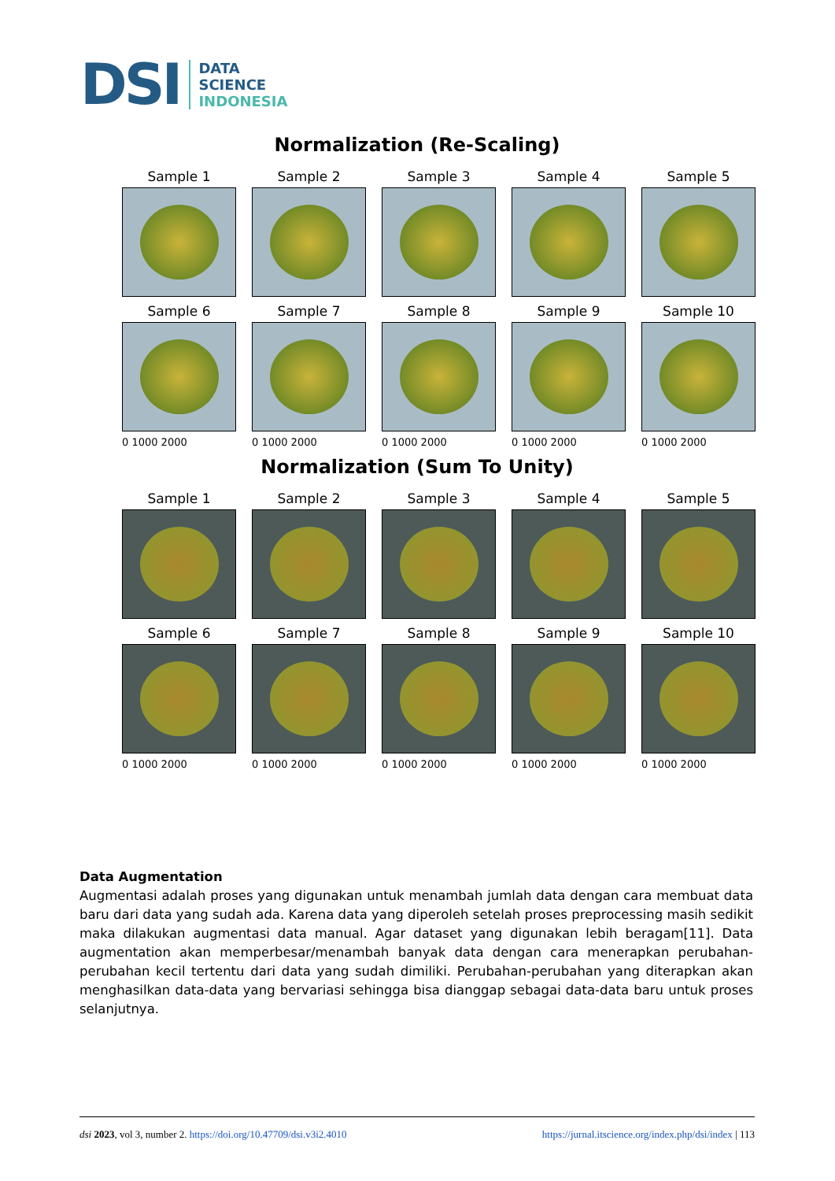DSI
DATA
SCIENCE
INDONESIA
Normalization (Re-Scaling)
Sample 1
Sample 2
Sample 3
Sample 4
Sample 5
Sample 6
Sample 7
Sample 8
Sample 9
Sample 10
0 1000 2000 0 1000 2000 0 1000 2000 0 1000 2000 0 1000 2000
Normalization (Sum To Unity)
Sample 1
Sample 2
Sample 3
Sample 4
Sample 5
Sample 6
Sample 7
Sample 8
Sample 9
Sample 10
0 1000 2000 0 1000 2000 0 1000 2000 0 1000 2000 0 1000 2000
Data Augmentation
Augmentasi adalah proses yang digunakan untuk menambah jumlah data dengan cara membuat data baru dari data yang sudah ada. Karena data yang diperoleh setelah proses preprocessing masih sedikit maka dilakukan augmentasi data manual. Agar dataset yang digunakan lebih beragam[11]. Data augmentation akan memperbesar/menambah banyak data dengan cara menerapkan perubahan-perubahan kecil tertentu dari data yang sudah dimiliki. Perubahan-perubahan yang diterapkan akan menghasilkan data-data yang bervariasi sehingga bisa dianggap sebagai data-data baru untuk proses selanjutnya.
dsi 2023, vol 3, number 2. https://doi.org/10.47709/dsi.v3i2.4010 https://jurnal.itscience.org/index.php/dsi/index | 113